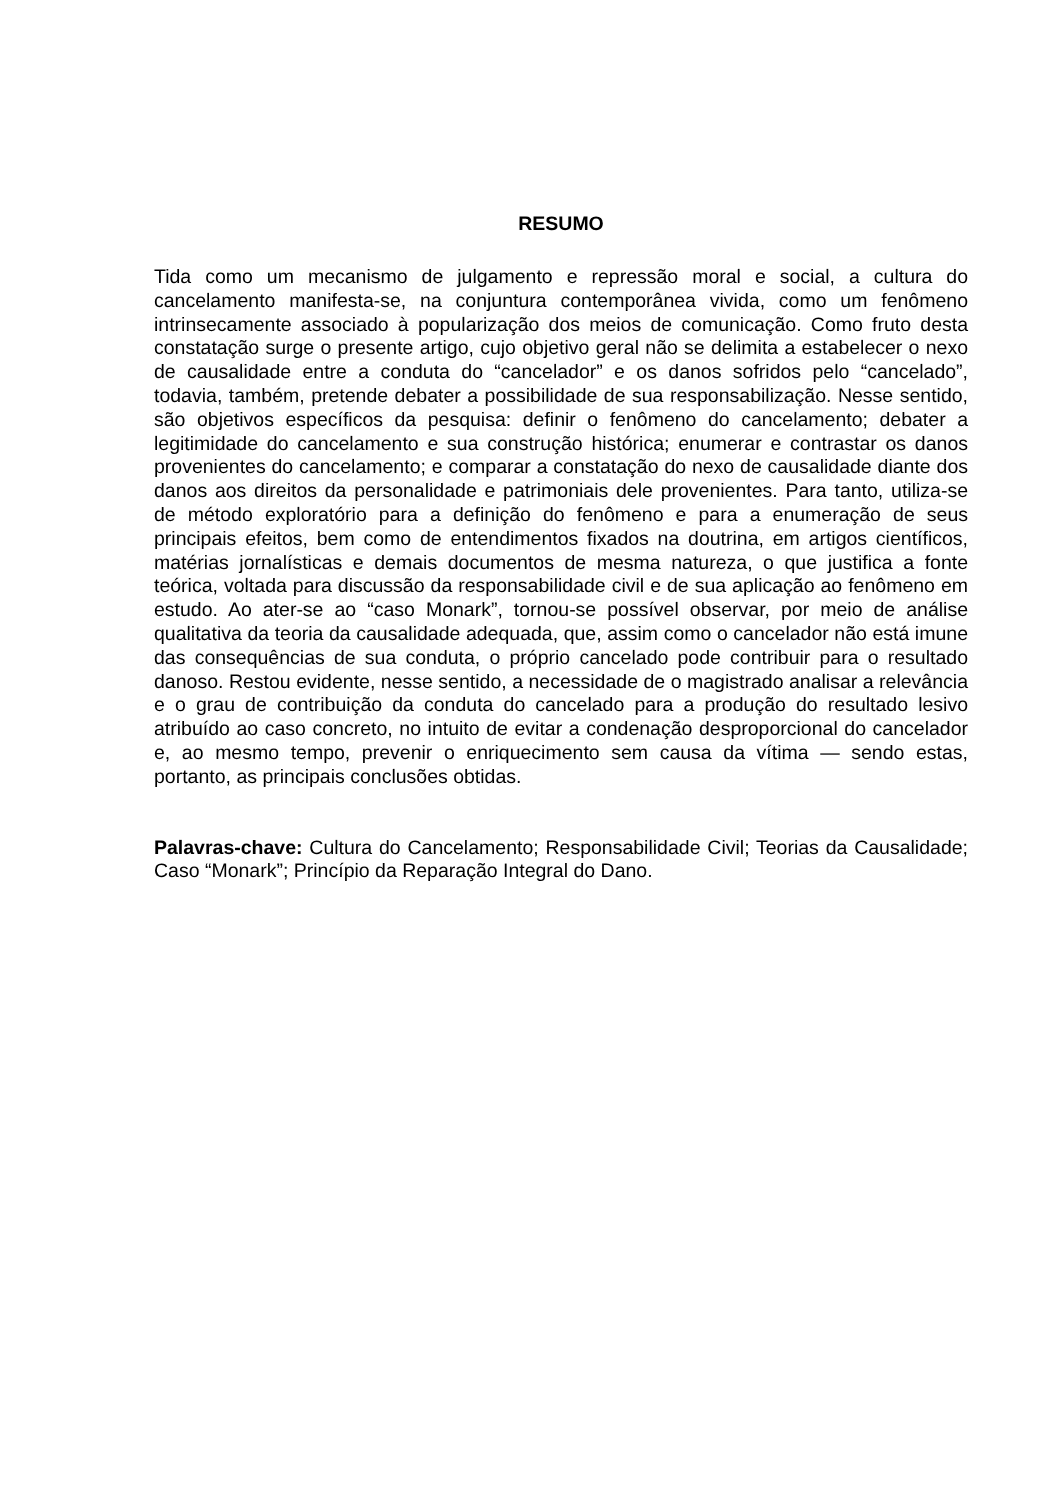RESUMO
Tida como um mecanismo de julgamento e repressão moral e social, a cultura do cancelamento manifesta-se, na conjuntura contemporânea vivida, como um fenômeno intrinsecamente associado à popularização dos meios de comunicação. Como fruto desta constatação surge o presente artigo, cujo objetivo geral não se delimita a estabelecer o nexo de causalidade entre a conduta do “cancelador” e os danos sofridos pelo “cancelado”, todavia, também, pretende debater a possibilidade de sua responsabilização. Nesse sentido, são objetivos específicos da pesquisa: definir o fenômeno do cancelamento; debater a legitimidade do cancelamento e sua construção histórica; enumerar e contrastar os danos provenientes do cancelamento; e comparar a constatação do nexo de causalidade diante dos danos aos direitos da personalidade e patrimoniais dele provenientes. Para tanto, utiliza-se de método exploratório para a definição do fenômeno e para a enumeração de seus principais efeitos, bem como de entendimentos fixados na doutrina, em artigos científicos, matérias jornalísticas e demais documentos de mesma natureza, o que justifica a fonte teórica, voltada para discussão da responsabilidade civil e de sua aplicação ao fenômeno em estudo. Ao ater-se ao “caso Monark”, tornou-se possível observar, por meio de análise qualitativa da teoria da causalidade adequada, que, assim como o cancelador não está imune das consequências de sua conduta, o próprio cancelado pode contribuir para o resultado danoso. Restou evidente, nesse sentido, a necessidade de o magistrado analisar a relevância e o grau de contribuição da conduta do cancelado para a produção do resultado lesivo atribuído ao caso concreto, no intuito de evitar a condenação desproporcional do cancelador e, ao mesmo tempo, prevenir o enriquecimento sem causa da vítima — sendo estas, portanto, as principais conclusões obtidas.
Palavras-chave: Cultura do Cancelamento; Responsabilidade Civil; Teorias da Causalidade; Caso “Monark”; Princípio da Reparação Integral do Dano.